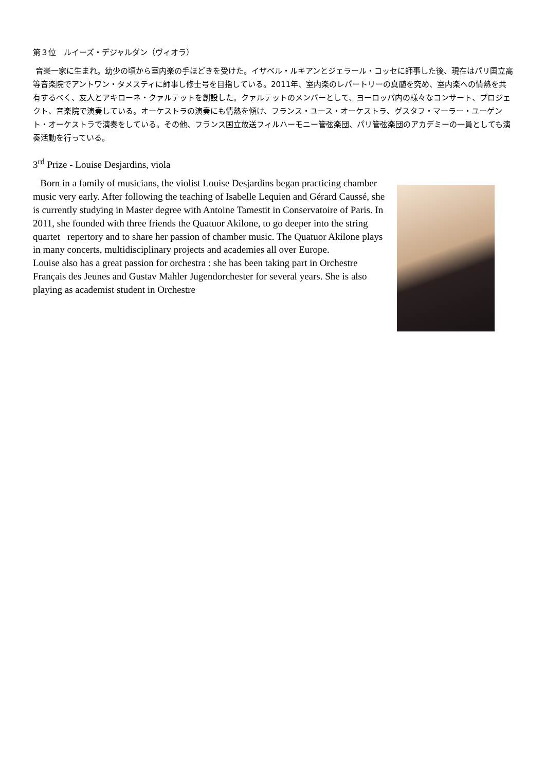第３位　ルイーズ・デジャルダン（ヴィオラ）
音楽一家に生まれ。幼少の頃から室内楽の手ほどきを受けた。イザベル・ルキアンとジェラール・コッセに師事した後、現在はパリ国立高等音楽院でアントワン・タメスティに師事し修士号を目指している。2011年、室内楽のレパートリーの真髄を究め、室内楽への情熱を共有するべく、友人とアキローネ・クァルテットを創設した。クァルテットのメンバーとして、ヨーロッパ内の様々なコンサート、プロジェクト、音楽院で演奏している。オーケストラの演奏にも情熱を傾け、フランス・ユース・オーケストラ、グスタフ・マーラー・ユーゲント・オーケストラで演奏をしている。その他、フランス国立放送フィルハーモニー管弦楽団、パリ管弦楽団のアカデミーの一員としても演奏活動を行っている。
3<sup>rd</sup> Prize - Louise Desjardins, viola
Born in a family of musicians, the violist Louise Desjardins began practicing chamber music very early. After following the teaching of Isabelle Lequien and Gérard Caussé, she is currently studying in Master degree with Antoine Tamestit in Conservatoire of Paris. In 2011, she founded with three friends the Quatuor Akilone, to go deeper into the string quartet repertory and to share her passion of chamber music. The Quatuor Akilone plays in many concerts, multidisciplinary projects and academies all over Europe.
Louise also has a great passion for orchestra : she has been taking part in Orchestre Français des Jeunes and Gustav Mahler Jugendorchester for several years. She is also playing as academist student in Orchestre